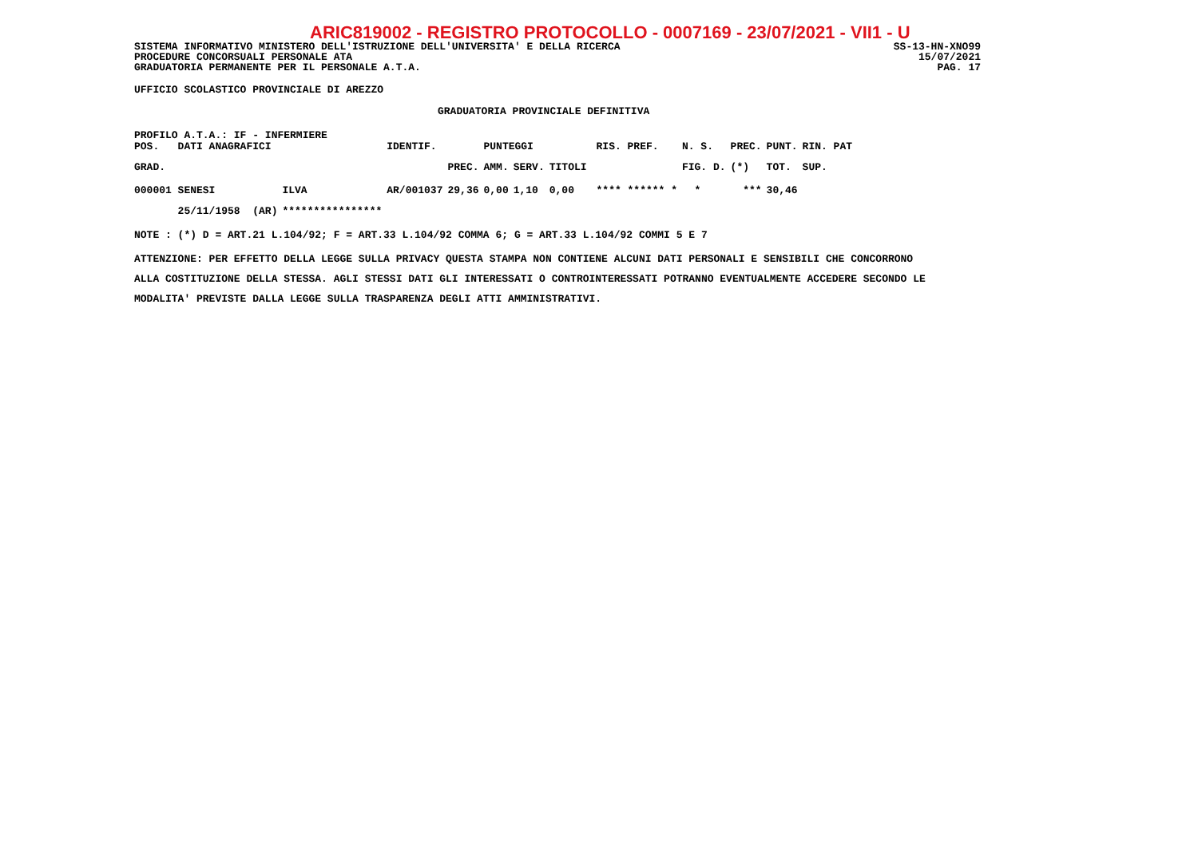ARIC819002 - REGISTRO PROTOCOLLO - 0007169 - 23/07/2021 - VII1 - U
SISTEMA INFORMATIVO MINISTERO DELL'ISTRUZIONE DELL'UNIVERSITA' E DELLA RICERCA SS-13-HN-XNO99
PROCEDURE CONCORSUALI PERSONALE ATA 15/07/2021
GRADUATORIA PERMANENTE PER IL PERSONALE A.T.A. PAG. 17
UFFICIO SCOLASTICO PROVINCIALE DI AREZZO
GRADUATORIA PROVINCIALE DEFINITIVA
PROFILO A.T.A.: IF - INFERMIERE
| POS. DATI ANAGRAFICI | | IDENTIF. | | PUNTEGGI | | | | RIS. PREF. | N. S. | PREC. | PUNT. | RIN. PAT |
| GRAD. | | | PREC. | AMM. | SERV. | TITOLI | | | FIG. D. | (*) | TOT. | SUP. |
| 000001 SENESI | ILVA | AR/001037 | 29,36 | 0,00 | 1,10 | 0,00 | | **** ****** * | * | *** | 30,46 | |
| 25/11/1958 (AR) | **************** | | | | | | | | | | | |
NOTE : (*) D = ART.21 L.104/92; F = ART.33 L.104/92 COMMA 6; G = ART.33 L.104/92 COMMI 5 E 7
ATTENZIONE: PER EFFETTO DELLA LEGGE SULLA PRIVACY QUESTA STAMPA NON CONTIENE ALCUNI DATI PERSONALI E SENSIBILI CHE CONCORRONO
ALLA COSTITUZIONE DELLA STESSA. AGLI STESSI DATI GLI INTERESSATI O CONTROINTERESSATI POTRANNO EVENTUALMENTE ACCEDERE SECONDO LE
MODALITA' PREVISTE DALLA LEGGE SULLA TRASPARENZA DEGLI ATTI AMMINISTRATIVI.